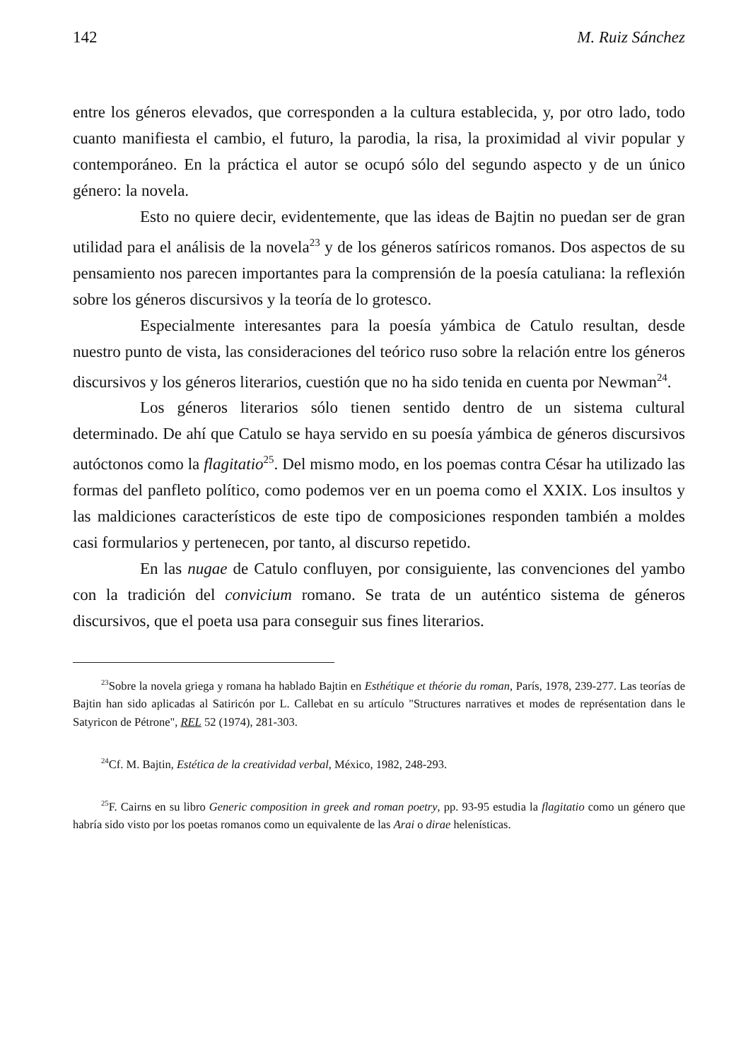142 M. Ruiz Sánchez
entre los géneros elevados, que corresponden a la cultura establecida, y, por otro lado, todo cuanto manifiesta el cambio, el futuro, la parodia, la risa, la proximidad al vivir popular y contemporáneo. En la práctica el autor se ocupó sólo del segundo aspecto y de un único género: la novela.
Esto no quiere decir, evidentemente, que las ideas de Bajtin no puedan ser de gran utilidad para el análisis de la novela<sup>23</sup> y de los géneros satíricos romanos. Dos aspectos de su pensamiento nos parecen importantes para la comprensión de la poesía catuliana: la reflexión sobre los géneros discursivos y la teoría de lo grotesco.
Especialmente interesantes para la poesía yámbica de Catulo resultan, desde nuestro punto de vista, las consideraciones del teórico ruso sobre la relación entre los géneros discursivos y los géneros literarios, cuestión que no ha sido tenida en cuenta por Newman<sup>24</sup>.
Los géneros literarios sólo tienen sentido dentro de un sistema cultural determinado. De ahí que Catulo se haya servido en su poesía yámbica de géneros discursivos autóctonos como la flagitatio<sup>25</sup>. Del mismo modo, en los poemas contra César ha utilizado las formas del panfleto político, como podemos ver en un poema como el XXIX. Los insultos y las maldiciones característicos de este tipo de composiciones responden también a moldes casi formularios y pertenecen, por tanto, al discurso repetido.
En las nugae de Catulo confluyen, por consiguiente, las convenciones del yambo con la tradición del convicium romano. Se trata de un auténtico sistema de géneros discursivos, que el poeta usa para conseguir sus fines literarios.
<sup>23</sup> Sobre la novela griega y romana ha hablado Bajtin en Esthétique et théorie du roman, París, 1978, 239-277. Las teorías de Bajtin han sido aplicadas al Satiricón por L. Callebat en su artículo "Structures narratives et modes de représentation dans le Satyricon de Pétrone", REL 52 (1974), 281-303.
<sup>24</sup> Cf. M. Bajtin, Estética de la creatividad verbal, México, 1982, 248-293.
<sup>25</sup>F. Cairns en su libro Generic composition in greek and roman poetry, pp. 93-95 estudia la flagitatio como un género que habría sido visto por los poetas romanos como un equivalente de las Arai o dirae helenísticas.